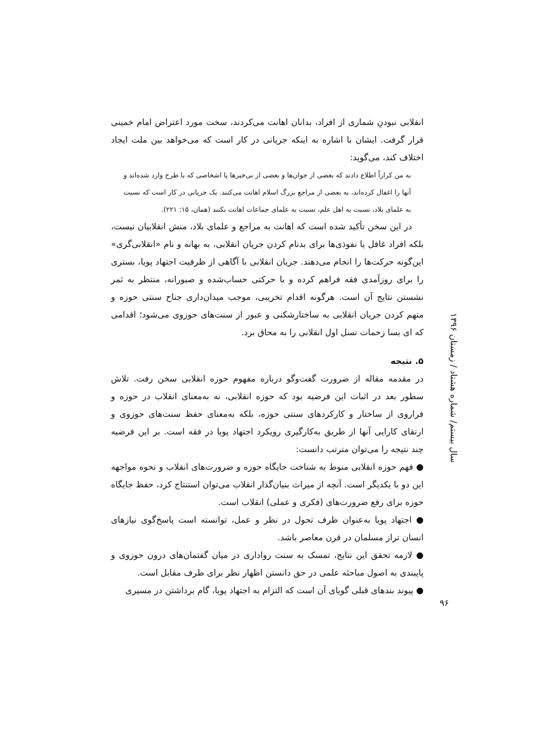انقلابی نبودنِ شماری از افراد، بدانان اهانت می‌کردند، سخت مورد اعتراض امام خمینی قرار گرفت. ایشان با اشاره به اینکه جریانی در کار است که می‌خواهد بین ملت ایجاد اختلاف کند، می‌گوید:
به من کراراً اطلاع دادند که بعضی از جوان‌ها و بعضی از بی‌خبرها یا اشخاصی که با طرح وارد شده‌اند و آنها را اغفال کرده‌اند، به بعضی از مراجع بزرگ اسلام اهانت می‌کنند. یک جریانی در کار است که نسبت به علمای بلاد، نسبت به اهل علم، نسبت به علمای جماعات اهانت بکنند (همان، ۱۵: ۲۲۱).
در این سخن تأکید شده است که اهانت به مراجع و علمای بلاد، منش انقلابیان نیست، بلکه افراد غافل یا نفوذی‌ها برای بدنام کردن جریان انقلابی، به بهانه و نام «انقلابی‌گری» این‌گونه حرکت‌ها را انجام می‌دهند. جریان انقلابی با آگاهی از ظرفیت اجتهاد پویا، بستری را برای روزآمدی فقه فراهم کرده و با حرکتی حساب‌شده و صبورانه، منتظر به ثمر نشستن نتایج آن است. هرگونه اقدام تخریبی، موجب میدان‌داری جناح سنتی حوزه و متهم کردن جریان انقلابی به ساختارشکنی و عبور از سنت‌های حوزوی می‌شود؛ اقدامی که ای بسا زحمات نسل اول انقلابی را به محاق برد.
۵. نتیجه
در مقدمه مقاله از ضرورت گفت‌وگو درباره مفهوم حوزه انقلابی سخن رفت. تلاش سطور بعد در اثبات این فرضیه بود که حوزه انقلابی، نه به‌معنای انقلاب در حوزه و فراروی از ساختار و کارکردهای سنتی حوزه، بلکه به‌معنای حفظ سنت‌های حوزوی و ارتقای کارایی آنها از طریق به‌کارگیری رویکرد اجتهاد پویا در فقه است. بر این فرضیه چند نتیجه را می‌توان مترتب دانست:
● فهم حوزه انقلابی منوط به شناخت جایگاه حوزه و ضرورت‌های انقلاب و نحوه مواجهه این دو با یکدیگر است. آنچه از میراث بنیان‌گذار انقلاب می‌توان استنتاج کرد، حفظ جایگاه حوزه برای رفع ضرورت‌های (فکری و عملی) انقلاب است.
● اجتهاد پویا به‌عنوان ظرف تحول در نظر و عمل، توانسته است پاسخ‌گوی نیازهای انسان تراز مسلمان در قرن معاصر باشد.
● لازمه تحقق این نتایج، تمسک به سنت رواداری در میان گفتمان‌های درون حوزوی و پایبندی به اصول مباحثه علمی در حق دانستن اظهار نظر برای طرف مقابل است.
● پیوند بندهای قبلی گویای آن است که التزام به اجتهاد پویا، گام برداشتن در مسیری
سال بیستم/ شماره هشتاد / زمستان ۱۳۹۶
۹۶